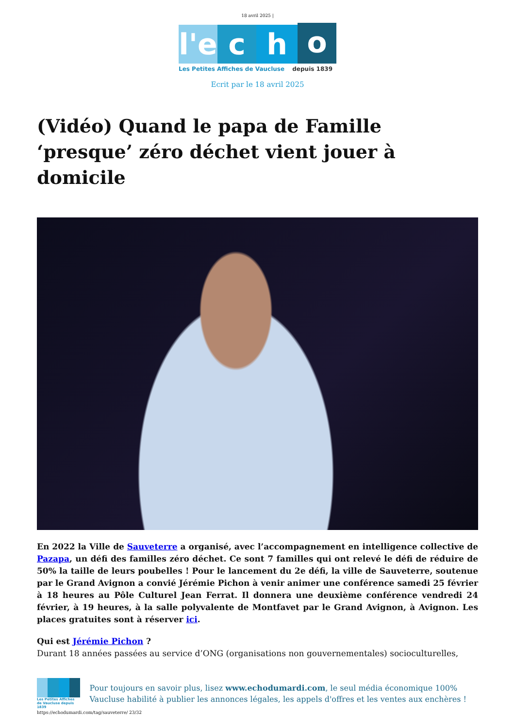18 avril 2025 |
l'e
c
h
o
Les Petites Affiches de Vaucluse depuis 1839
Ecrit par le 18 avril 2025
(Vidéo) Quand le papa de Famille ‘presque’ zéro déchet vient jouer à domicile
En 2022 la Ville de Sauveterre a organisé, avec l’accompagnement en intelligence collective de Pazapa, un défi des familles zéro déchet. Ce sont 7 familles qui ont relevé le défi de réduire de 50% la taille de leurs poubelles ! Pour le lancement du 2e défi, la ville de Sauveterre, soutenue par le Grand Avignon a convié Jérémie Pichon à venir animer une conférence samedi 25 février à 18 heures au Pôle Culturel Jean Ferrat. Il donnera une deuxième conférence vendredi 24 février, à 19 heures, à la salle polyvalente de Montfavet par le Grand Avignon, à Avignon. Les places gratuites sont à réserver ici.
Qui est Jérémie Pichon ?
Durant 18 années passées au service d’ONG (organisations non gouvernementales) socioculturelles,
Les Petites Affiches de Vaucluse depuis 1839
Pour toujours en savoir plus, lisez www.echodumardi.com, le seul média économique 100% Vaucluse habilité à publier les annonces légales, les appels d'offres et les ventes aux enchères !
https://echodumardi.com/tag/sauveterre/ 23/32